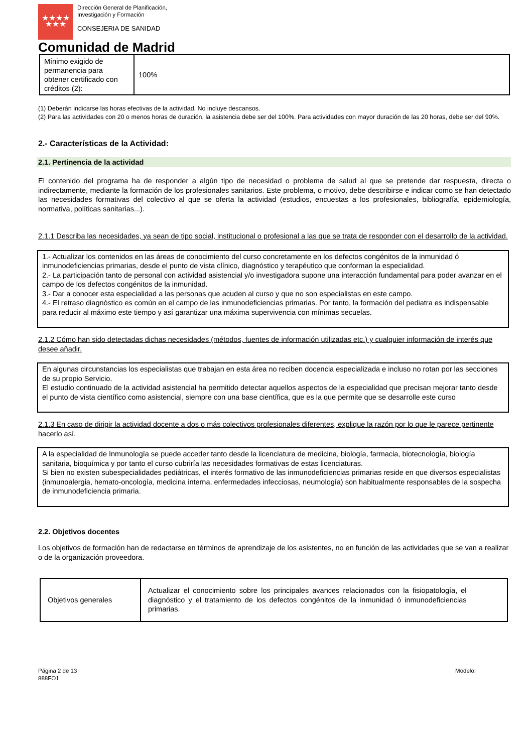★★★★
★★★
Dirección General de Planificación,
Investigación y Formación
CONSEJERIA DE SANIDAD
Comunidad de Madrid
| Mínimo exigido de permanencia para obtener certificado con créditos (2): | 100% |
(1) Deberán indicarse las horas efectivas de la actividad. No incluye descansos.
(2) Para las actividades con 20 o menos horas de duración, la asistencia debe ser del 100%. Para actividades con mayor duración de las 20 horas, debe ser del 90%.
2.- Características de la Actividad:
2.1. Pertinencia de la actividad
El contenido del programa ha de responder a algún tipo de necesidad o problema de salud al que se pretende dar respuesta, directa o indirectamente, mediante la formación de los profesionales sanitarios. Este problema, o motivo, debe describirse e indicar como se han detectado las necesidades formativas del colectivo al que se oferta la actividad (estudios, encuestas a los profesionales, bibliografía, epidemiología, normativa, políticas sanitarias...).
2.1.1 Describa las necesidades, ya sean de tipo social, institucional o profesional a las que se trata de responder con el desarrollo de la actividad.
1.- Actualizar los contenidos en las áreas de conocimiento del curso concretamente en los defectos congénitos de la inmunidad ó inmunodeficiencias primarias, desde el punto de vista clínico, diagnóstico y terapéutico que conforman la especialidad.
2.- La participación tanto de personal con actividad asistencial y/o investigadora supone una interacción fundamental para poder avanzar en el campo de los defectos congénitos de la inmunidad.
3.- Dar a conocer esta especialidad a las personas que acuden al curso y que no son especialistas en este campo.
4.- El retraso diagnóstico es común en el campo de las inmunodeficiencias primarias. Por tanto, la formación del pediatra es indispensable para reducir al máximo este tiempo y así garantizar una máxima supervivencia con mínimas secuelas.
2.1.2 Cómo han sido detectadas dichas necesidades (métodos, fuentes de información utilizadas etc.) y cualquier información de interés que desee añadir.
En algunas circunstancias los especialistas que trabajan en esta área no reciben docencia especializada e incluso no rotan por las secciones de su propio Servicio.
El estudio continuado de la actividad asistencial ha permitido detectar aquellos aspectos de la especialidad que precisan mejorar tanto desde el punto de vista científico como asistencial, siempre con una base científica, que es la que permite que se desarrolle este curso
2.1.3 En caso de dirigir la actividad docente a dos o más colectivos profesionales diferentes, explique la razón por lo que le parece pertinente hacerlo así.
A la especialidad de Inmunología se puede acceder tanto desde la licenciatura de medicina, biología, farmacia, biotecnología, biología sanitaria, bioquímica y por tanto el curso cubriría las necesidades formativas de estas licenciaturas.
Si bien no existen subespecialidades pediátricas, el interés formativo de las inmunodeficiencias primarias reside en que diversos especialistas (inmunoalergia, hemato-oncología, medicina interna, enfermedades infecciosas, neumología) son habitualmente responsables de la sospecha de inmunodeficiencia primaria.
2.2. Objetivos docentes
Los objetivos de formación han de redactarse en términos de aprendizaje de los asistentes, no en función de las actividades que se van a realizar o de la organización proveedora.
| Objetivos generales | Actualizar el conocimiento sobre los principales avances relacionados con la fisiopatología, el diagnóstico y el tratamiento de los defectos congénitos de la inmunidad ó inmunodeficiencias primarias. |
Página 2 de 13
888FO1
Modelo: